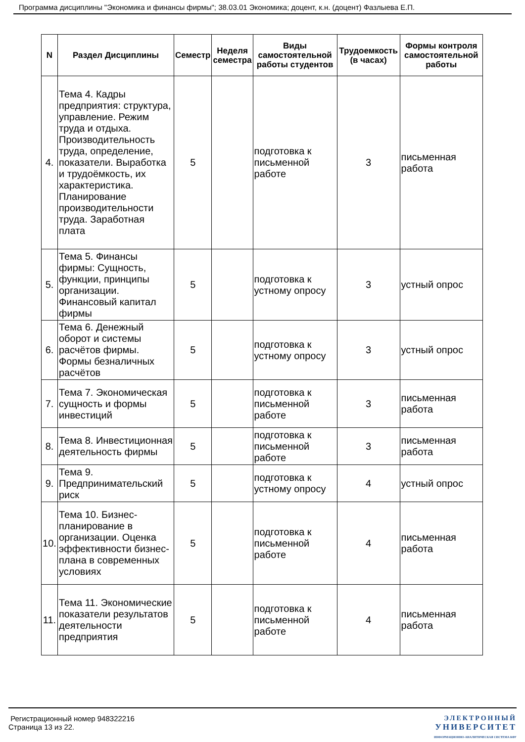Программа дисциплины "Экономика и финансы фирмы"; 38.03.01 Экономика; доцент, к.н. (доцент) Фазлыева Е.П.
| N | Раздел Дисциплины | Семестр | Неделя семестра | Виды самостоятельной работы студентов | Трудоемкость (в часах) | Формы контроля самостоятельной работы |
| --- | --- | --- | --- | --- | --- | --- |
| 4. | Тема 4. Кадры предприятия: структура, управление. Режим труда и отдыха. Производительность труда, определение, показатели. Выработка и трудоёмкость, их характеристика. Планирование производительности труда. Заработная плата | 5 | | подготовка к письменной работе | 3 | письменная работа |
| 5. | Тема 5. Финансы фирмы: Сущность, функции, принципы организации. Финансовый капитал фирмы | 5 | | подготовка к устному опросу | 3 | устный опрос |
| 6. | Тема 6. Денежный оборот и системы расчётов фирмы. Формы безналичных расчётов | 5 | | подготовка к устному опросу | 3 | устный опрос |
| 7. | Тема 7. Экономическая сущность и формы инвестиций | 5 | | подготовка к письменной работе | 3 | письменная работа |
| 8. | Тема 8. Инвестиционная деятельность фирмы | 5 | | подготовка к письменной работе | 3 | письменная работа |
| 9. | Тема 9. Предпринимательский риск | 5 | | подготовка к устному опросу | 4 | устный опрос |
| 10. | Тема 10. Бизнес-планирование в организации. Оценка эффективности бизнес-плана в современных условиях | 5 | | подготовка к письменной работе | 4 | письменная работа |
| 11. | Тема 11. Экономические показатели результатов деятельности предприятия | 5 | | подготовка к письменной работе | 4 | письменная работа |
Регистрационный номер 948322216
Страница 13 из 22.
ЭЛЕКТРОННЫЙ
УНИВЕРСИТЕТ
ИНФОРМАЦИОННО-АНАЛИТИЧЕСКАЯ СИСТЕМА КФУ